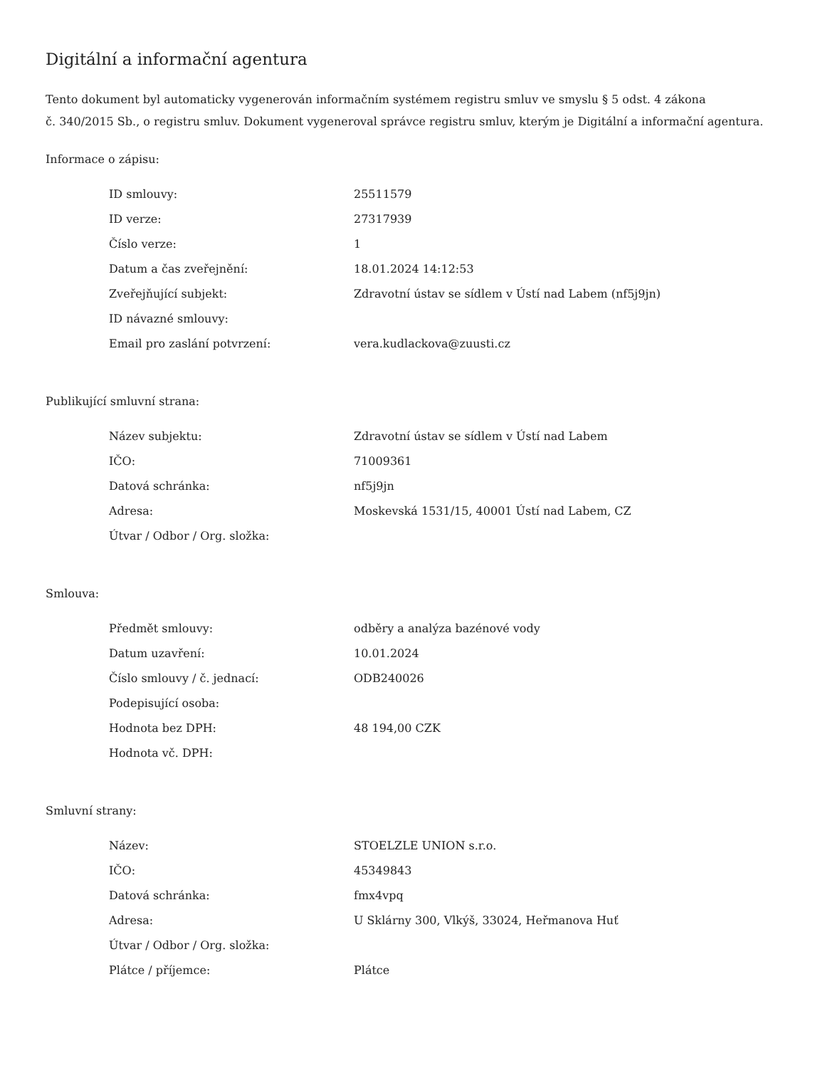Digitální a informační agentura
Tento dokument byl automaticky vygenerován informačním systémem registru smluv ve smyslu § 5 odst. 4 zákona
č. 340/2015 Sb., o registru smluv. Dokument vygeneroval správce registru smluv, kterým je Digitální a informační agentura.
Informace o zápisu:
| ID smlouvy: | 25511579 |
| ID verze: | 27317939 |
| Číslo verze: | 1 |
| Datum a čas zveřejnění: | 18.01.2024 14:12:53 |
| Zveřejňující subjekt: | Zdravotní ústav se sídlem v Ústí nad Labem (nf5j9jn) |
| ID návazné smlouvy: | |
| Email pro zaslání potvrzení: | vera.kudlackova@zuusti.cz |
Publikující smluvní strana:
| Název subjektu: | Zdravotní ústav se sídlem v Ústí nad Labem |
| IČO: | 71009361 |
| Datová schránka: | nf5j9jn |
| Adresa: | Moskevská 1531/15, 40001 Ústí nad Labem, CZ |
| Útvar / Odbor / Org. složka: | |
Smlouva:
| Předmět smlouvy: | odběry a analýza bazénové vody |
| Datum uzavření: | 10.01.2024 |
| Číslo smlouvy / č. jednací: | ODB240026 |
| Podepisující osoba: | |
| Hodnota bez DPH: | 48 194,00 CZK |
| Hodnota vč. DPH: | |
Smluvní strany:
| Název: | STOELZLE UNION s.r.o. |
| IČO: | 45349843 |
| Datová schránka: | fmx4vpq |
| Adresa: | U Sklárny 300, Vlkýš, 33024, Heřmanova Huť |
| Útvar / Odbor / Org. složka: | |
| Plátce / příjemce: | Plátce |